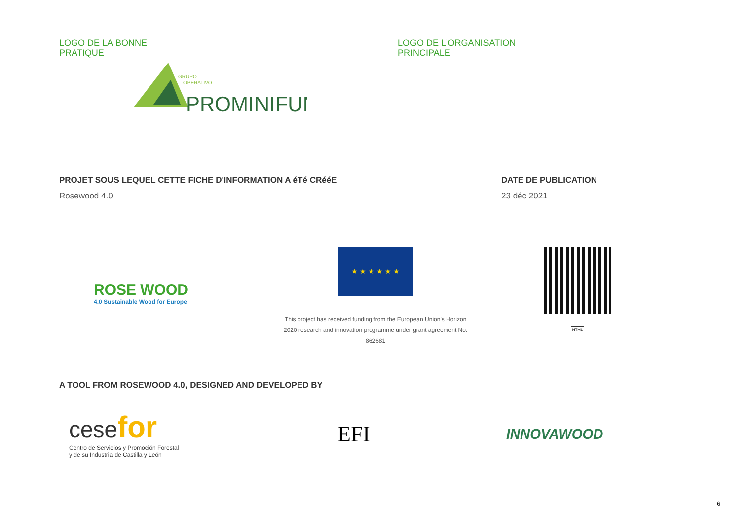LOGO DE LA BONNE
PRATIQUE
LOGO DE L'ORGANISATION
PRINCIPALE
GRUPO
OPERATIVO
PROMINIFUN
PROJET SOUS LEQUEL CETTE FICHE D'INFORMATION A éTé CRééE
Rosewood 4.0
DATE DE PUBLICATION
23 déc 2021
ROSE WOOD
4.0 Sustainable Wood for Europe
★ ★ ★ ★ ★ ★
This project has received funding from the European Union's Horizon 2020 research and innovation programme under grant agreement No. 862681
HTML
A TOOL FROM ROSEWOOD 4.0, DESIGNED AND DEVELOPED BY
cese for
Centro de Servicios y Promoción Forestal
y de su Industria de Castilla y León
EFI
INNOVAWOOD
6